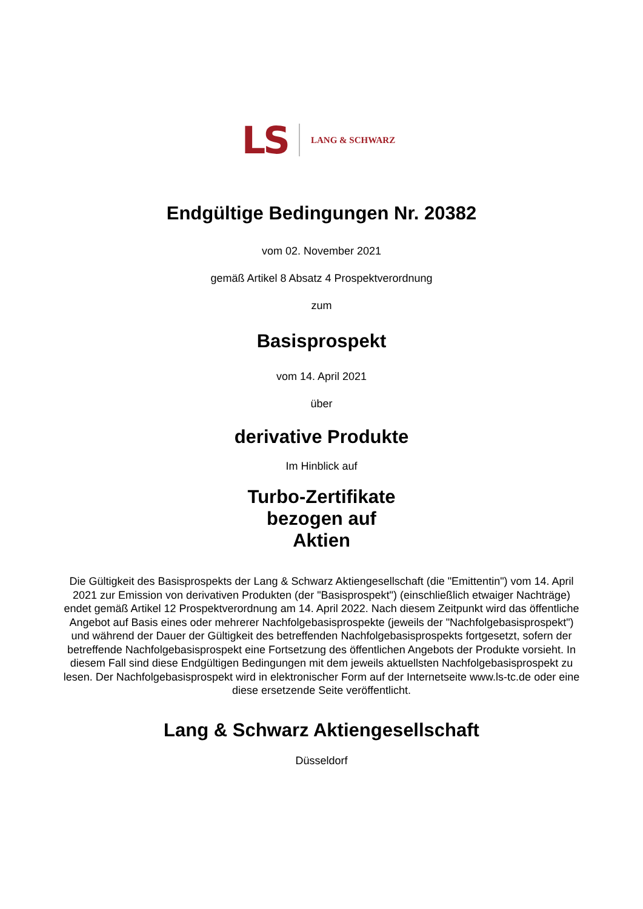LS LANG & SCHWARZ
Endgültige Bedingungen Nr. 20382
vom 02. November 2021
gemäß Artikel 8 Absatz 4 Prospektverordnung
zum
Basisprospekt
vom 14. April 2021
über
derivative Produkte
Im Hinblick auf
Turbo-Zertifikate
bezogen auf
Aktien
Die Gültigkeit des Basisprospekts der Lang & Schwarz Aktiengesellschaft (die "Emittentin") vom 14. April 2021 zur Emission von derivativen Produkten (der "Basisprospekt") (einschließlich etwaiger Nachträge) endet gemäß Artikel 12 Prospektverordnung am 14. April 2022. Nach diesem Zeitpunkt wird das öffentliche Angebot auf Basis eines oder mehrerer Nachfolgebasisprospekte (jeweils der "Nachfolgebasisprospekt") und während der Dauer der Gültigkeit des betreffenden Nachfolgebasisprospekts fortgesetzt, sofern der betreffende Nachfolgebasisprospekt eine Fortsetzung des öffentlichen Angebots der Produkte vorsieht. In diesem Fall sind diese Endgültigen Bedingungen mit dem jeweils aktuellsten Nachfolgebasisprospekt zu lesen. Der Nachfolgebasisprospekt wird in elektronischer Form auf der Internetseite www.ls-tc.de oder eine diese ersetzende Seite veröffentlicht.
Lang & Schwarz Aktiengesellschaft
Düsseldorf